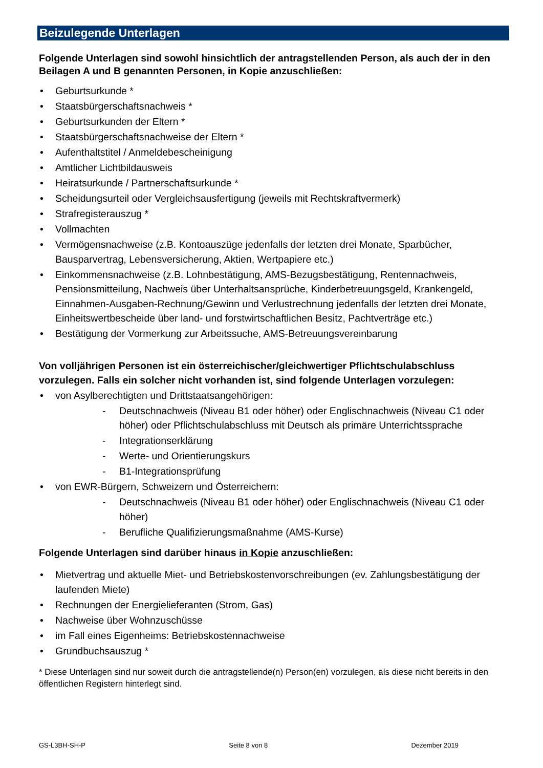Beizulegende Unterlagen
Folgende Unterlagen sind sowohl hinsichtlich der antragstellenden Person, als auch der in den Beilagen A und B genannten Personen, in Kopie anzuschließen:
• Geburtsurkunde *
• Staatsbürgerschaftsnachweis *
• Geburtsurkunden der Eltern *
• Staatsbürgerschaftsnachweise der Eltern *
• Aufenthaltstitel / Anmeldebescheinigung
• Amtlicher Lichtbildausweis
• Heiratsurkunde / Partnerschaftsurkunde *
• Scheidungsurteil oder Vergleichsausfertigung (jeweils mit Rechtskraftvermerk)
• Strafregisterauszug *
• Vollmachten
• Vermögensnachweise (z.B. Kontoauszüge jedenfalls der letzten drei Monate, Sparbücher, Bausparvertrag, Lebensversicherung, Aktien, Wertpapiere etc.)
• Einkommensnachweise (z.B. Lohnbestätigung, AMS-Bezugsbestätigung, Rentennachweis, Pensionsmitteilung, Nachweis über Unterhaltsansprüche, Kinderbetreuungsgeld, Krankengeld, Einnahmen-Ausgaben-Rechnung/Gewinn und Verlustrechnung jedenfalls der letzten drei Monate, Einheitswertbescheide über land- und forstwirtschaftlichen Besitz, Pachtverträge etc.)
• Bestätigung der Vormerkung zur Arbeitssuche, AMS-Betreuungsvereinbarung
Von volljährigen Personen ist ein österreichischer/gleichwertiger Pflichtschulabschluss vorzulegen. Falls ein solcher nicht vorhanden ist, sind folgende Unterlagen vorzulegen:
• von Asylberechtigten und Drittstaatsangehörigen:
- Deutschnachweis (Niveau B1 oder höher) oder Englischnachweis (Niveau C1 oder höher) oder Pflichtschulabschluss mit Deutsch als primäre Unterrichtssprache
- Integrationserklärung
- Werte- und Orientierungskurs
- B1-Integrationsprüfung
• von EWR-Bürgern, Schweizern und Österreichern:
- Deutschnachweis (Niveau B1 oder höher) oder Englischnachweis (Niveau C1 oder höher)
- Berufliche Qualifizierungsmaßnahme (AMS-Kurse)
Folgende Unterlagen sind darüber hinaus in Kopie anzuschließen:
• Mietvertrag und aktuelle Miet- und Betriebskostenvorschreibungen (ev. Zahlungsbestätigung der laufenden Miete)
• Rechnungen der Energielieferanten (Strom, Gas)
• Nachweise über Wohnzuschüsse
• im Fall eines Eigenheims: Betriebskostennachweise
• Grundbuchsauszug *
* Diese Unterlagen sind nur soweit durch die antragstellende(n) Person(en) vorzulegen, als diese nicht bereits in den öffentlichen Registern hinterlegt sind.
GS-L3BH-SH-P Seite 8 von 8 Dezember 2019